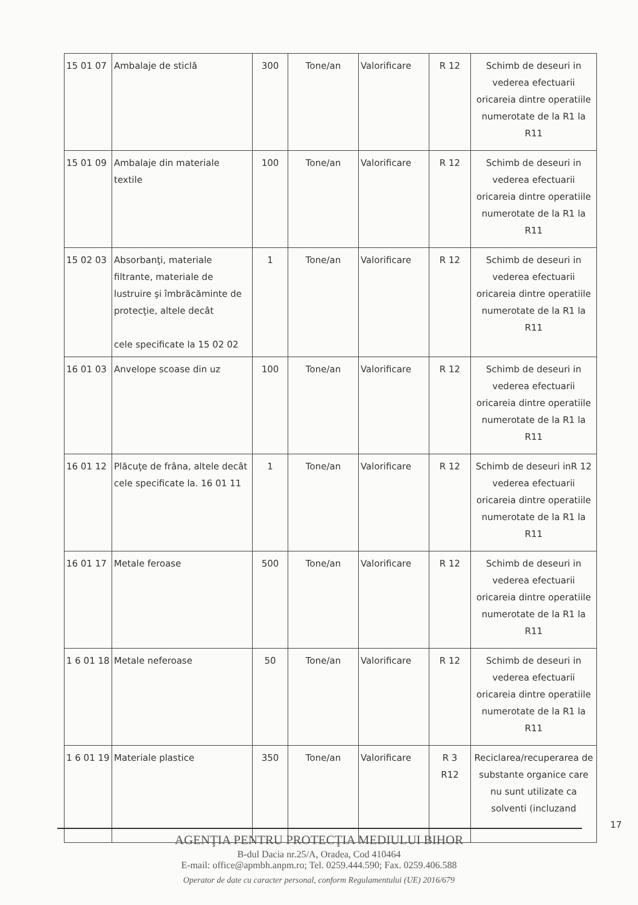| 15 01 07 | Ambalaje de sticlă | 300 | Tone/an | Valorificare | R 12 | Schimb de deseuri in vederea efectuarii oricareia dintre operatiile numerotate de la R1 la R11 |
| 15 01 09 | Ambalaje din materiale textile | 100 | Tone/an | Valorificare | R 12 | Schimb de deseuri in vederea efectuarii oricareia dintre operatiile numerotate de la R1 la R11 |
| 15 02 03 | Absorbanţi, materiale filtrante, materiale de lustruire şi îmbrăcăminte de protecţie, altele decât cele specificate la 15 02 02 | 1 | Tone/an | Valorificare | R 12 | Schimb de deseuri in vederea efectuarii oricareia dintre operatiile numerotate de la R1 la R11 |
| 16 01 03 | Anvelope scoase din uz | 100 | Tone/an | Valorificare | R 12 | Schimb de deseuri in vederea efectuarii oricareia dintre operatiile numerotate de la R1 la R11 |
| 16 01 12 | Plăcuţe de frâna, altele decât cele specificate la. 16 01 11 | 1 | Tone/an | Valorificare | R 12 | Schimb de deseuri inR 12 vederea efectuarii oricareia dintre operatiile numerotate de la R1 la R11 |
| 16 01 17 | Metale feroase | 500 | Tone/an | Valorificare | R 12 | Schimb de deseuri in vederea efectuarii oricareia dintre operatiile numerotate de la R1 la R11 |
| 1 6 01 18 | Metale neferoase | 50 | Tone/an | Valorificare | R 12 | Schimb de deseuri in vederea efectuarii oricareia dintre operatiile numerotate de la R1 la R11 |
| 1 6 01 19 | Materiale plastice | 350 | Tone/an | Valorificare | R 3 R12 | Reciclarea/recuperarea de substante organice care nu sunt utilizate ca solventi (incluzand |
17
AGENŢIA PENTRU PROTECŢIA MEDIULUI BIHOR
B-dul Dacia nr.25/A, Oradea, Cod 410464
E-mail: office@apmbh.anpm.ro; Tel. 0259.444.590; Fax. 0259.406.588
Operator de date cu caracter personal, conform Regulamentului (UE) 2016/679